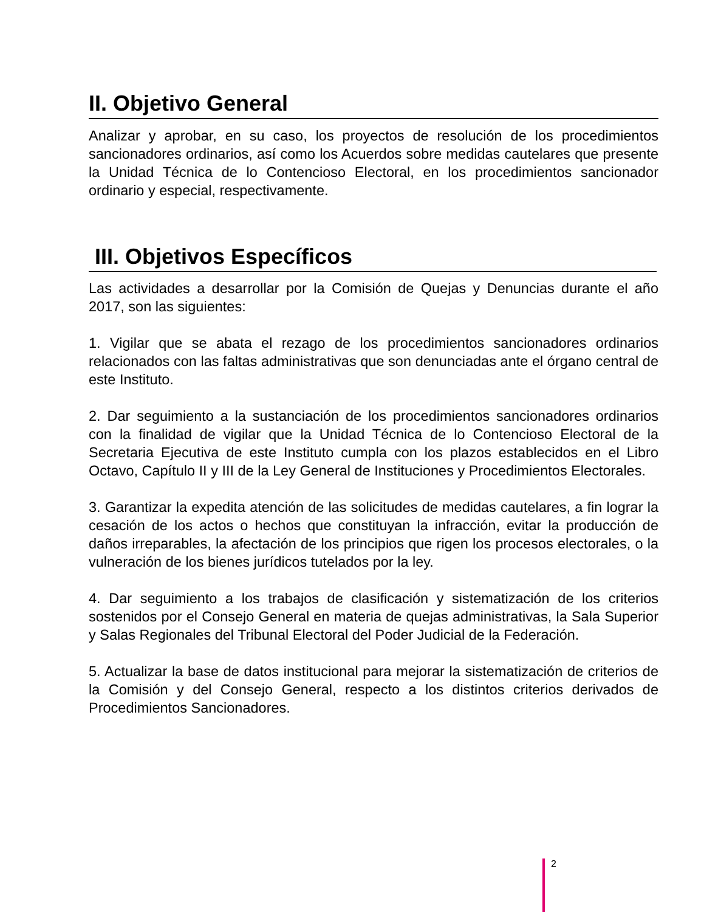II. Objetivo General
Analizar y aprobar, en su caso, los proyectos de resolución de los procedimientos sancionadores ordinarios, así como los Acuerdos sobre medidas cautelares que presente la Unidad Técnica de lo Contencioso Electoral, en los procedimientos sancionador ordinario y especial, respectivamente.
III. Objetivos Específicos
Las actividades a desarrollar por la Comisión de Quejas y Denuncias durante el año 2017, son las siguientes:
1. Vigilar que se abata el rezago de los procedimientos sancionadores ordinarios relacionados con las faltas administrativas que son denunciadas ante el órgano central de este Instituto.
2. Dar seguimiento a la sustanciación de los procedimientos sancionadores ordinarios con la finalidad de vigilar que la Unidad Técnica de lo Contencioso Electoral de la Secretaria Ejecutiva de este Instituto cumpla con los plazos establecidos en el Libro Octavo, Capítulo II y III de la Ley General de Instituciones y Procedimientos Electorales.
3. Garantizar la expedita atención de las solicitudes de medidas cautelares, a fin lograr la cesación de los actos o hechos que constituyan la infracción, evitar la producción de daños irreparables, la afectación de los principios que rigen los procesos electorales, o la vulneración de los bienes jurídicos tutelados por la ley.
4. Dar seguimiento a los trabajos de clasificación y sistematización de los criterios sostenidos por el Consejo General en materia de quejas administrativas, la Sala Superior y Salas Regionales del Tribunal Electoral del Poder Judicial de la Federación.
5. Actualizar la base de datos institucional para mejorar la sistematización de criterios de la Comisión y del Consejo General, respecto a los distintos criterios derivados de Procedimientos Sancionadores.
2